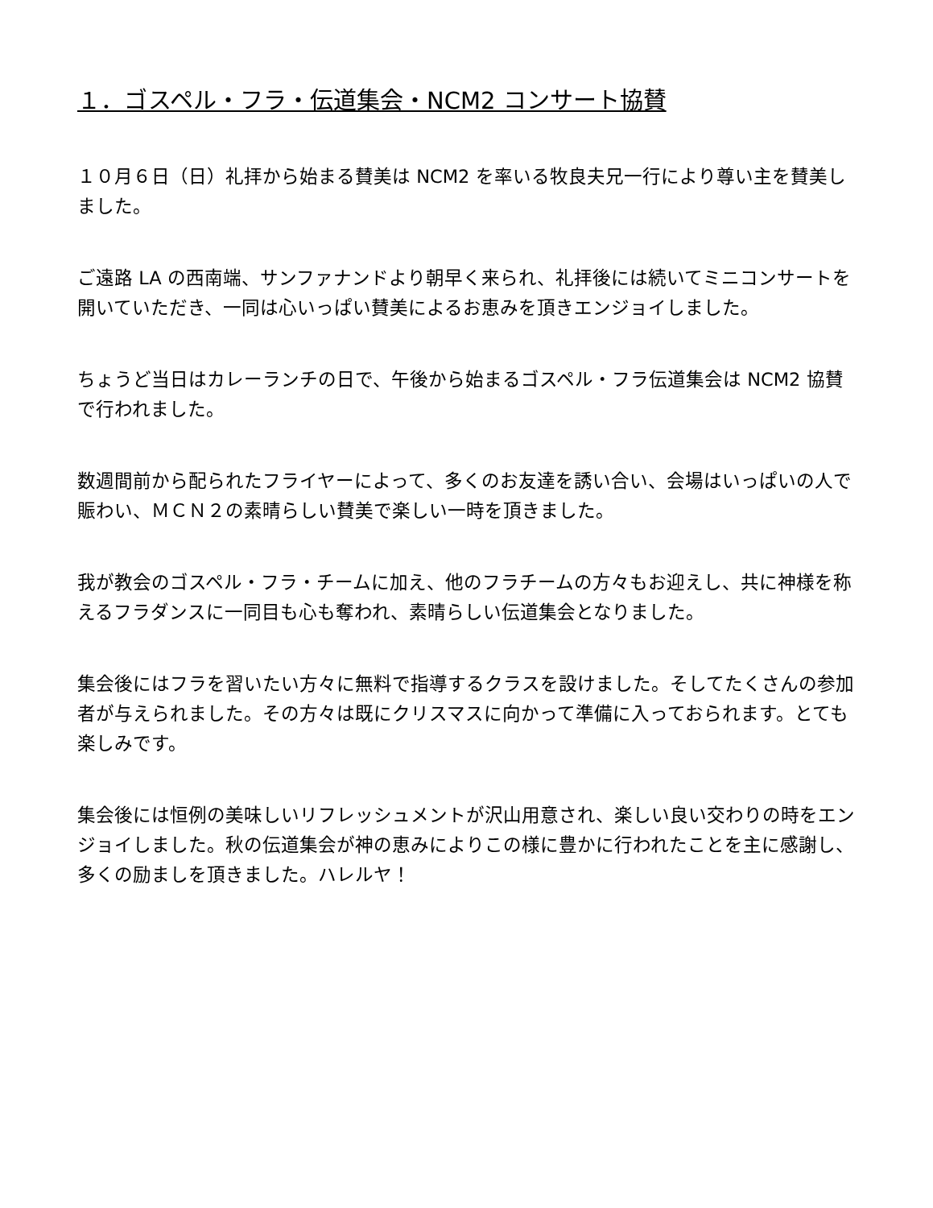１．ゴスペル・フラ・伝道集会・NCM2 コンサート協賛
１０月６日（日）礼拝から始まる賛美は NCM2 を率いる牧良夫兄一行により尊い主を賛美しました。
ご遠路 LA の西南端、サンファナンドより朝早く来られ、礼拝後には続いてミニコンサートを開いていただき、一同は心いっぱい賛美によるお恵みを頂きエンジョイしました。
ちょうど当日はカレーランチの日で、午後から始まるゴスペル・フラ伝道集会は NCM2 協賛で行われました。
数週間前から配られたフライヤーによって、多くのお友達を誘い合い、会場はいっぱいの人で賑わい、ＭＣＮ２の素晴らしい賛美で楽しい一時を頂きました。
我が教会のゴスペル・フラ・チームに加え、他のフラチームの方々もお迎えし、共に神様を称えるフラダンスに一同目も心も奪われ、素晴らしい伝道集会となりました。
集会後にはフラを習いたい方々に無料で指導するクラスを設けました。そしてたくさんの参加者が与えられました。その方々は既にクリスマスに向かって準備に入っておられます。とても楽しみです。
集会後には恒例の美味しいリフレッシュメントが沢山用意され、楽しい良い交わりの時をエンジョイしました。秋の伝道集会が神の恵みによりこの様に豊かに行われたことを主に感謝し、多くの励ましを頂きました。ハレルヤ！